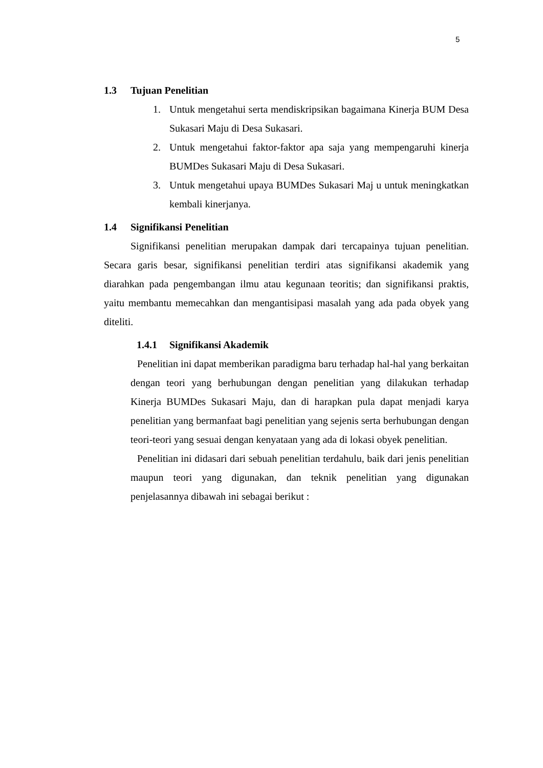5
1.3 Tujuan Penelitian
1. Untuk mengetahui serta mendiskripsikan bagaimana Kinerja BUM Desa Sukasari Maju di Desa Sukasari.
2. Untuk mengetahui faktor-faktor apa saja yang mempengaruhi kinerja BUMDes Sukasari Maju di Desa Sukasari.
3. Untuk mengetahui upaya BUMDes Sukasari Maj u untuk meningkatkan kembali kinerjanya.
1.4 Signifikansi Penelitian
Signifikansi penelitian merupakan dampak dari tercapainya tujuan penelitian. Secara garis besar, signifikansi penelitian terdiri atas signifikansi akademik yang diarahkan pada pengembangan ilmu atau kegunaan teoritis; dan signifikansi praktis, yaitu membantu memecahkan dan mengantisipasi masalah yang ada pada obyek yang diteliti.
1.4.1 Signifikansi Akademik
Penelitian ini dapat memberikan paradigma baru terhadap hal-hal yang berkaitan dengan teori yang berhubungan dengan penelitian yang dilakukan terhadap Kinerja BUMDes Sukasari Maju, dan di harapkan pula dapat menjadi karya penelitian yang bermanfaat bagi penelitian yang sejenis serta berhubungan dengan teori-teori yang sesuai dengan kenyataan yang ada di lokasi obyek penelitian.
Penelitian ini didasari dari sebuah penelitian terdahulu, baik dari jenis penelitian maupun teori yang digunakan, dan teknik penelitian yang digunakan penjelasannya dibawah ini sebagai berikut :